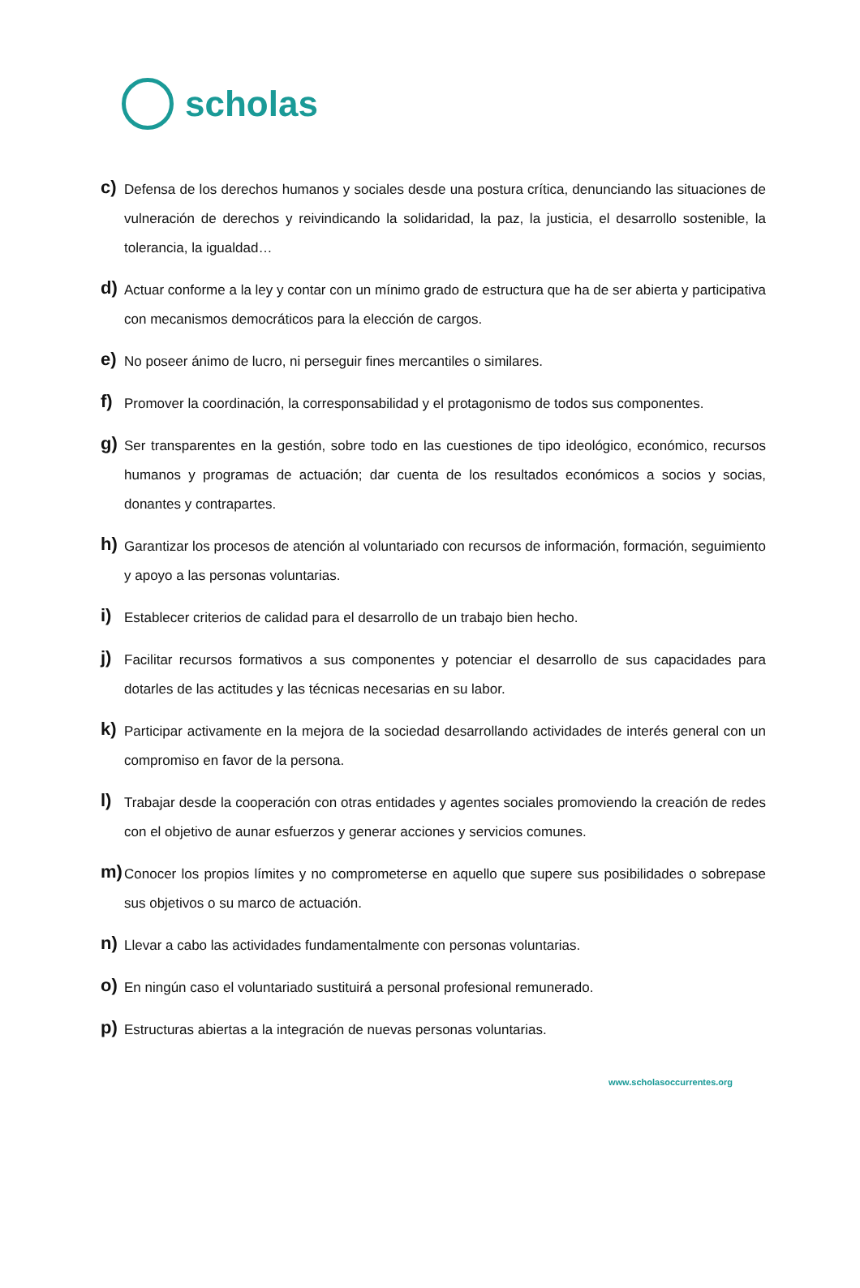scholas
c)
Defensa de los derechos humanos y sociales desde una postura crítica, denunciando las situaciones de vulneración de derechos y reivindicando la solidaridad, la paz, la justicia, el desarrollo sostenible, la tolerancia, la igualdad…
d)
Actuar conforme a la ley y contar con un mínimo grado de estructura que ha de ser abierta y participativa con mecanismos democráticos para la elección de cargos.
e)
No poseer ánimo de lucro, ni perseguir fines mercantiles o similares.
f)
Promover la coordinación, la corresponsabilidad y el protagonismo de todos sus componentes.
g)
Ser transparentes en la gestión, sobre todo en las cuestiones de tipo ideológico, económico, recursos humanos y programas de actuación; dar cuenta de los resultados económicos a socios y socias, donantes y contrapartes.
h)
Garantizar los procesos de atención al voluntariado con recursos de información, formación, seguimiento y apoyo a las personas voluntarias.
i)
Establecer criterios de calidad para el desarrollo de un trabajo bien hecho.
j)
Facilitar recursos formativos a sus componentes y potenciar el desarrollo de sus capacidades para dotarles de las actitudes y las técnicas necesarias en su labor.
k)
Participar activamente en la mejora de la sociedad desarrollando actividades de interés general con un compromiso en favor de la persona.
l)
Trabajar desde la cooperación con otras entidades y agentes sociales promoviendo la creación de redes con el objetivo de aunar esfuerzos y generar acciones y servicios comunes.
m)
Conocer los propios límites y no comprometerse en aquello que supere sus posibilidades o sobrepase sus objetivos o su marco de actuación.
n)
Llevar a cabo las actividades fundamentalmente con personas voluntarias.
o)
En ningún caso el voluntariado sustituirá a personal profesional remunerado.
p)
Estructuras abiertas a la integración de nuevas personas voluntarias.
www.scholasoccurrentes.org